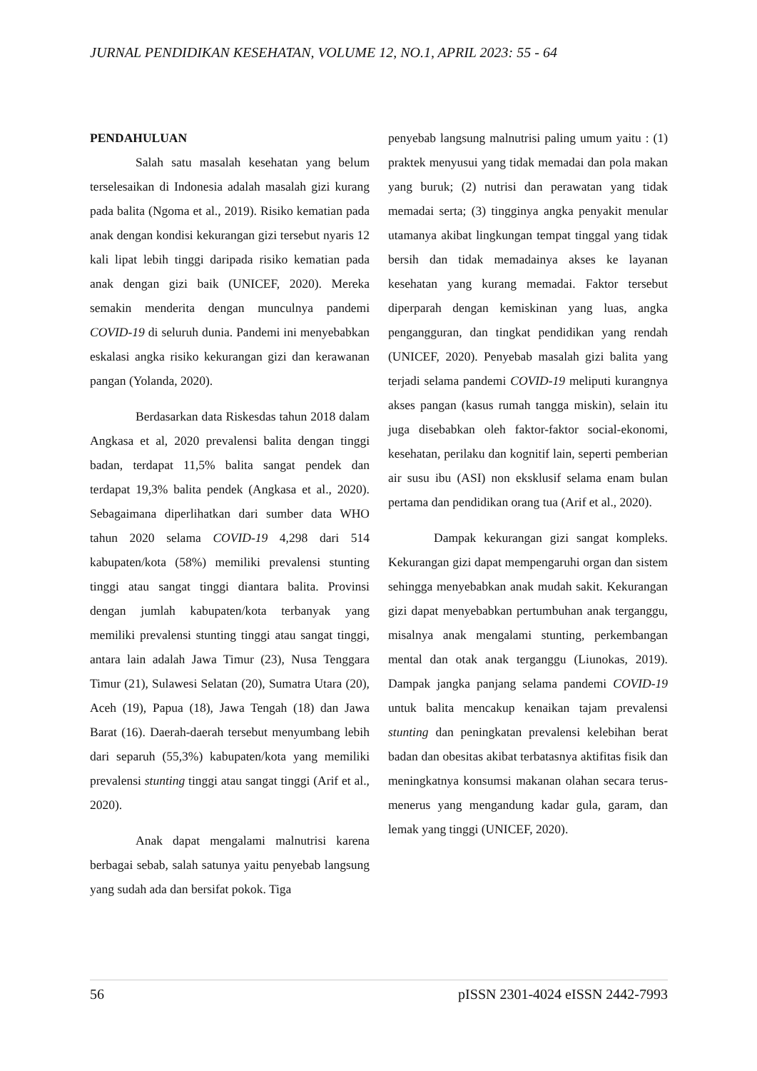JURNAL PENDIDIKAN KESEHATAN, VOLUME 12, NO.1, APRIL 2023: 55 - 64
PENDAHULUAN
Salah satu masalah kesehatan yang belum terselesaikan di Indonesia adalah masalah gizi kurang pada balita (Ngoma et al., 2019). Risiko kematian pada anak dengan kondisi kekurangan gizi tersebut nyaris 12 kali lipat lebih tinggi daripada risiko kematian pada anak dengan gizi baik (UNICEF, 2020). Mereka semakin menderita dengan munculnya pandemi COVID-19 di seluruh dunia. Pandemi ini menyebabkan eskalasi angka risiko kekurangan gizi dan kerawanan pangan (Yolanda, 2020).
Berdasarkan data Riskesdas tahun 2018 dalam Angkasa et al, 2020 prevalensi balita dengan tinggi badan, terdapat 11,5% balita sangat pendek dan terdapat 19,3% balita pendek (Angkasa et al., 2020). Sebagaimana diperlihatkan dari sumber data WHO tahun 2020 selama COVID-19 4,298 dari 514 kabupaten/kota (58%) memiliki prevalensi stunting tinggi atau sangat tinggi diantara balita. Provinsi dengan jumlah kabupaten/kota terbanyak yang memiliki prevalensi stunting tinggi atau sangat tinggi, antara lain adalah Jawa Timur (23), Nusa Tenggara Timur (21), Sulawesi Selatan (20), Sumatra Utara (20), Aceh (19), Papua (18), Jawa Tengah (18) dan Jawa Barat (16). Daerah-daerah tersebut menyumbang lebih dari separuh (55,3%) kabupaten/kota yang memiliki prevalensi stunting tinggi atau sangat tinggi (Arif et al., 2020).
Anak dapat mengalami malnutrisi karena berbagai sebab, salah satunya yaitu penyebab langsung yang sudah ada dan bersifat pokok. Tiga
penyebab langsung malnutrisi paling umum yaitu : (1) praktek menyusui yang tidak memadai dan pola makan yang buruk; (2) nutrisi dan perawatan yang tidak memadai serta; (3) tingginya angka penyakit menular utamanya akibat lingkungan tempat tinggal yang tidak bersih dan tidak memadainya akses ke layanan kesehatan yang kurang memadai. Faktor tersebut diperparah dengan kemiskinan yang luas, angka pengangguran, dan tingkat pendidikan yang rendah (UNICEF, 2020). Penyebab masalah gizi balita yang terjadi selama pandemi COVID-19 meliputi kurangnya akses pangan (kasus rumah tangga miskin), selain itu juga disebabkan oleh faktor-faktor social-ekonomi, kesehatan, perilaku dan kognitif lain, seperti pemberian air susu ibu (ASI) non eksklusif selama enam bulan pertama dan pendidikan orang tua (Arif et al., 2020).
Dampak kekurangan gizi sangat kompleks. Kekurangan gizi dapat mempengaruhi organ dan sistem sehingga menyebabkan anak mudah sakit. Kekurangan gizi dapat menyebabkan pertumbuhan anak terganggu, misalnya anak mengalami stunting, perkembangan mental dan otak anak terganggu (Liunokas, 2019). Dampak jangka panjang selama pandemi COVID-19 untuk balita mencakup kenaikan tajam prevalensi stunting dan peningkatan prevalensi kelebihan berat badan dan obesitas akibat terbatasnya aktifitas fisik dan meningkatnya konsumsi makanan olahan secara terus-menerus yang mengandung kadar gula, garam, dan lemak yang tinggi (UNICEF, 2020).
56 pISSN 2301-4024 eISSN 2442-7993